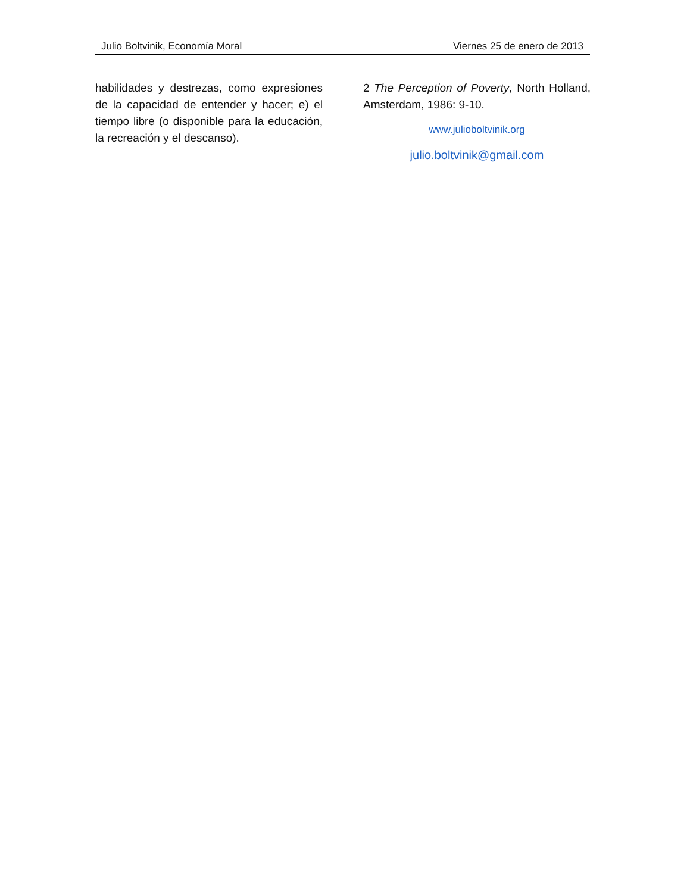Julio Boltvinik, Economía Moral Viernes 25 de enero de 2013
habilidades y destrezas, como expresiones de la capacidad de entender y hacer; e) el tiempo libre (o disponible para la educación, la recreación y el descanso).
2 The Perception of Poverty, North Holland, Amsterdam, 1986: 9-10.
www.julioboltvinik.org
julio.boltvinik@gmail.com